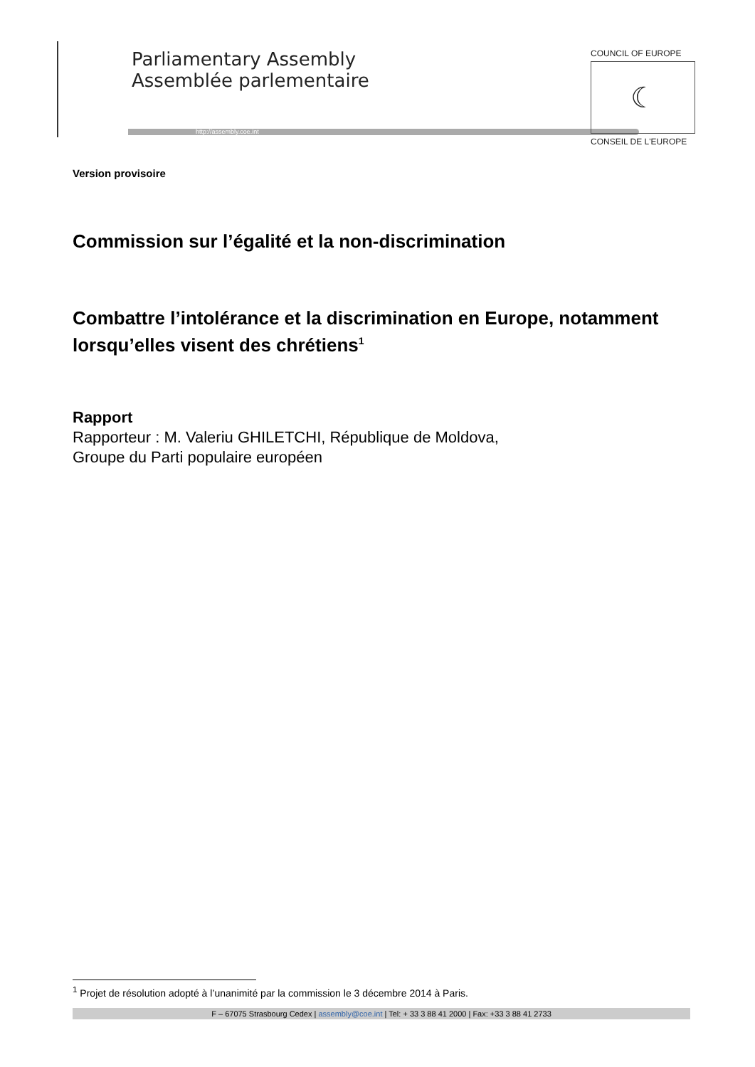Parliamentary Assembly
Assemblée parlementaire
http://assembly.coe.int
COUNCIL OF EUROPE
☾
CONSEIL DE L'EUROPE
Version provisoire
Commission sur l’égalité et la non-discrimination
Combattre l’intolérance et la discrimination en Europe, notamment lorsqu’elles visent des chrétiens<sup>1</sup>
Rapport
Rapporteur : M. Valeriu GHILETCHI, République de Moldova,
Groupe du Parti populaire européen
<sup>1</sup> Projet de résolution adopté à l’unanimité par la commission le 3 décembre 2014 à Paris.
F – 67075 Strasbourg Cedex | assembly@coe.int | Tel: + 33 3 88 41 2000 | Fax: +33 3 88 41 2733